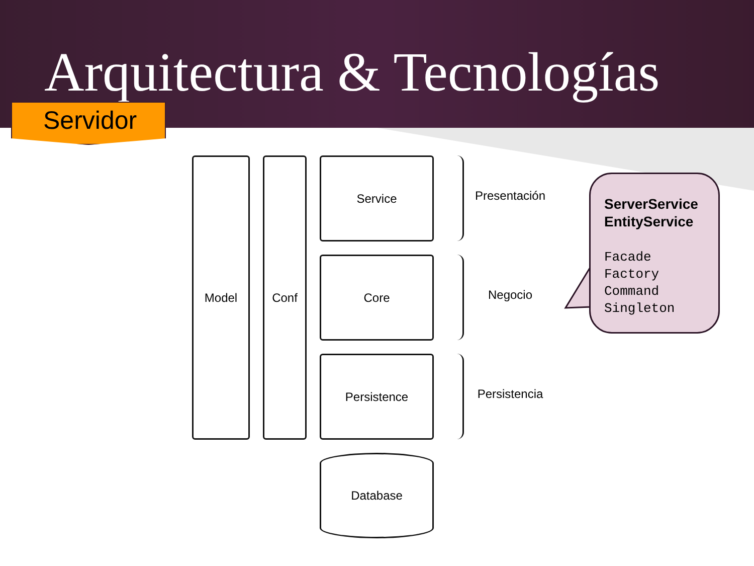Arquitectura & Tecnologías
Servidor
Model Conf Service
Core
Persistence
Database
Presentación
Negocio
Persistencia
ServerService
EntityService
Facade
Factory
Command
Singleton